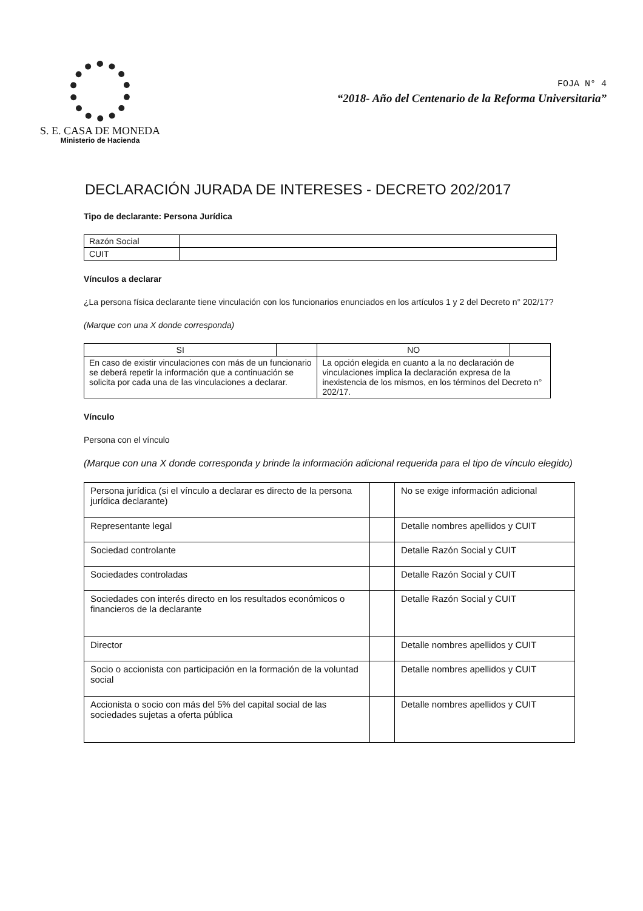S. E. CASA DE MONEDA
Ministerio de Hacienda
FOJA N° 4
“2018- Año del Centenario de la Reforma Universitaria”
DECLARACIÓN JURADA DE INTERESES - DECRETO 202/2017
Tipo de declarante: Persona Jurídica
| Razón Social | |
| CUIT | |
Vínculos a declarar
¿La persona física declarante tiene vinculación con los funcionarios enunciados en los artículos 1 y 2 del Decreto n° 202/17?
(Marque con una X donde corresponda)
| SI | | NO | |
| En caso de existir vinculaciones con más de un funcionario se deberá repetir la información que a continuación se solicita por cada una de las vinculaciones a declarar. | | La opción elegida en cuanto a la no declaración de vinculaciones implica la declaración expresa de la inexistencia de los mismos, en los términos del Decreto n° 202/17. | |
Vínculo
Persona con el vínculo
(Marque con una X donde corresponda y brinde la información adicional requerida para el tipo de vínculo elegido)
| Persona jurídica (si el vínculo a declarar es directo de la persona jurídica declarante) | | No se exige información adicional |
| Representante legal | | Detalle nombres apellidos y CUIT |
| Sociedad controlante | | Detalle Razón Social y CUIT |
| Sociedades controladas | | Detalle Razón Social y CUIT |
| Sociedades con interés directo en los resultados económicos o financieros de la declarante | | Detalle Razón Social y CUIT |
| Director | | Detalle nombres apellidos y CUIT |
| Socio o accionista con participación en la formación de la voluntad social | | Detalle nombres apellidos y CUIT |
| Accionista o socio con más del 5% del capital social de las sociedades sujetas a oferta pública | | Detalle nombres apellidos y CUIT |